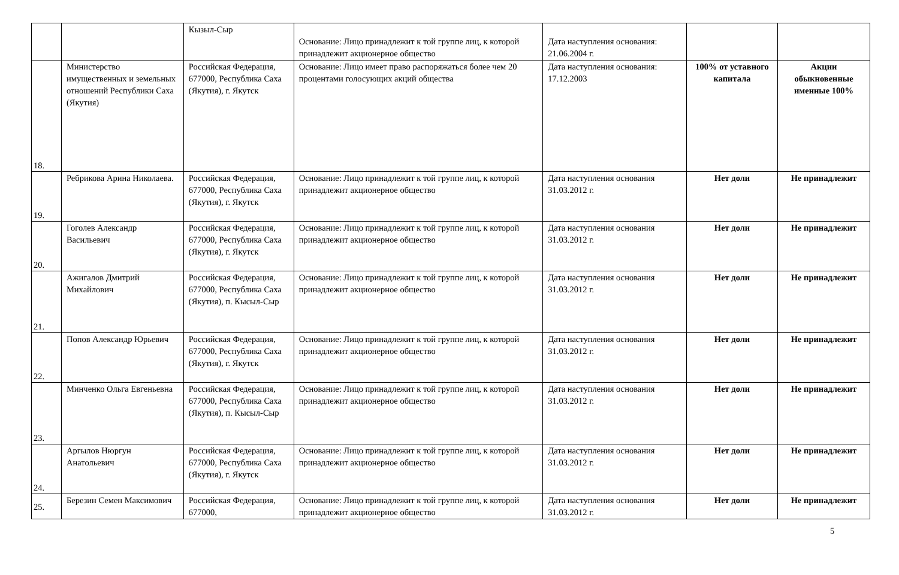| | | Кызыл-Сыр | Основание: Лицо принадлежит к той группе лиц, к которой принадлежит акционерное общество | Дата наступления основания: 21.06.2004 г. | | |
| 18. | Министерство имущественных и земельных отношений Республики Саха (Якутия) | Российская Федерация, 677000, Республика Саха (Якутия), г. Якутск | Основание: Лицо имеет право распоряжаться более чем 20 процентами голосующих акций общества | Дата наступления основания: 17.12.2003 | 100% от уставного капитала | Акции обыкновенные именные 100% |
| 19. | Ребрикова Арина Николаева. | Российская Федерация, 677000, Республика Саха (Якутия), г. Якутск | Основание: Лицо принадлежит к той группе лиц, к которой принадлежит акционерное общество | Дата наступления основания 31.03.2012 г. | Нет доли | Не принадлежит |
| 20. | Гоголев Александр Васильевич | Российская Федерация, 677000, Республика Саха (Якутия), г. Якутск | Основание: Лицо принадлежит к той группе лиц, к которой принадлежит акционерное общество | Дата наступления основания 31.03.2012 г. | Нет доли | Не принадлежит |
| 21. | Ажигалов Дмитрий Михайлович | Российская Федерация, 677000, Республика Саха (Якутия), п. Кысыл-Сыр | Основание: Лицо принадлежит к той группе лиц, к которой принадлежит акционерное общество | Дата наступления основания 31.03.2012 г. | Нет доли | Не принадлежит |
| 22. | Попов Александр Юрьевич | Российская Федерация, 677000, Республика Саха (Якутия), г. Якутск | Основание: Лицо принадлежит к той группе лиц, к которой принадлежит акционерное общество | Дата наступления основания 31.03.2012 г. | Нет доли | Не принадлежит |
| 23. | Минченко Ольга Евгеньевна | Российская Федерация, 677000, Республика Саха (Якутия), п. Кысыл-Сыр | Основание: Лицо принадлежит к той группе лиц, к которой принадлежит акционерное общество | Дата наступления основания 31.03.2012 г. | Нет доли | Не принадлежит |
| 24. | Аргылов Нюргун Анатольевич | Российская Федерация, 677000, Республика Саха (Якутия), г. Якутск | Основание: Лицо принадлежит к той группе лиц, к которой принадлежит акционерное общество | Дата наступления основания 31.03.2012 г. | Нет доли | Не принадлежит |
| 25. | Березин Семен Максимович | Российская Федерация, 677000, | Основание: Лицо принадлежит к той группе лиц, к которой принадлежит акционерное общество | Дата наступления основания 31.03.2012 г. | Нет доли | Не принадлежит |
5